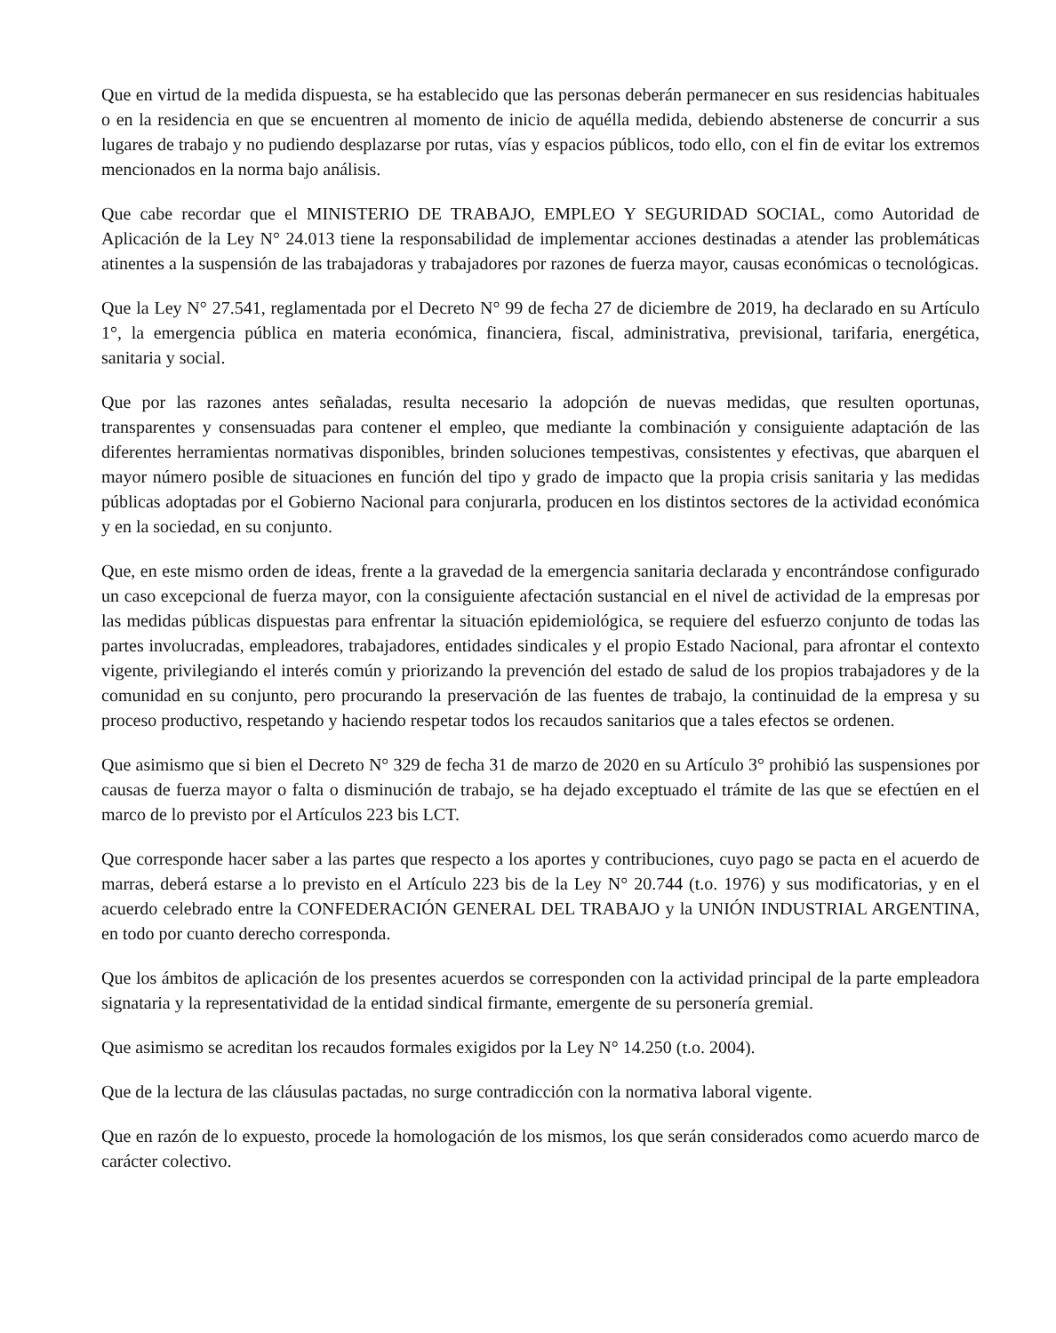Que en virtud de la medida dispuesta, se ha establecido que las personas deberán permanecer en sus residencias habituales o en la residencia en que se encuentren al momento de inicio de aquélla medida, debiendo abstenerse de concurrir a sus lugares de trabajo y no pudiendo desplazarse por rutas, vías y espacios públicos, todo ello, con el fin de evitar los extremos mencionados en la norma bajo análisis.
Que cabe recordar que el MINISTERIO DE TRABAJO, EMPLEO Y SEGURIDAD SOCIAL, como Autoridad de Aplicación de la Ley N° 24.013 tiene la responsabilidad de implementar acciones destinadas a atender las problemáticas atinentes a la suspensión de las trabajadoras y trabajadores por razones de fuerza mayor, causas económicas o tecnológicas.
Que la Ley N° 27.541, reglamentada por el Decreto N° 99 de fecha 27 de diciembre de 2019, ha declarado en su Artículo 1°, la emergencia pública en materia económica, financiera, fiscal, administrativa, previsional, tarifaria, energética, sanitaria y social.
Que por las razones antes señaladas, resulta necesario la adopción de nuevas medidas, que resulten oportunas, transparentes y consensuadas para contener el empleo, que mediante la combinación y consiguiente adaptación de las diferentes herramientas normativas disponibles, brinden soluciones tempestivas, consistentes y efectivas, que abarquen el mayor número posible de situaciones en función del tipo y grado de impacto que la propia crisis sanitaria y las medidas públicas adoptadas por el Gobierno Nacional para conjurarla, producen en los distintos sectores de la actividad económica y en la sociedad, en su conjunto.
Que, en este mismo orden de ideas, frente a la gravedad de la emergencia sanitaria declarada y encontrándose configurado un caso excepcional de fuerza mayor, con la consiguiente afectación sustancial en el nivel de actividad de la empresas por las medidas públicas dispuestas para enfrentar la situación epidemiológica, se requiere del esfuerzo conjunto de todas las partes involucradas, empleadores, trabajadores, entidades sindicales y el propio Estado Nacional, para afrontar el contexto vigente, privilegiando el interés común y priorizando la prevención del estado de salud de los propios trabajadores y de la comunidad en su conjunto, pero procurando la preservación de las fuentes de trabajo, la continuidad de la empresa y su proceso productivo, respetando y haciendo respetar todos los recaudos sanitarios que a tales efectos se ordenen.
Que asimismo que si bien el Decreto N° 329 de fecha 31 de marzo de 2020 en su Artículo 3° prohibió las suspensiones por causas de fuerza mayor o falta o disminución de trabajo, se ha dejado exceptuado el trámite de las que se efectúen en el marco de lo previsto por el Artículos 223 bis LCT.
Que corresponde hacer saber a las partes que respecto a los aportes y contribuciones, cuyo pago se pacta en el acuerdo de marras, deberá estarse a lo previsto en el Artículo 223 bis de la Ley N° 20.744 (t.o. 1976) y sus modificatorias, y en el acuerdo celebrado entre la CONFEDERACIÓN GENERAL DEL TRABAJO y la UNIÓN INDUSTRIAL ARGENTINA, en todo por cuanto derecho corresponda.
Que los ámbitos de aplicación de los presentes acuerdos se corresponden con la actividad principal de la parte empleadora signataria y la representatividad de la entidad sindical firmante, emergente de su personería gremial.
Que asimismo se acreditan los recaudos formales exigidos por la Ley N° 14.250 (t.o. 2004).
Que de la lectura de las cláusulas pactadas, no surge contradicción con la normativa laboral vigente.
Que en razón de lo expuesto, procede la homologación de los mismos, los que serán considerados como acuerdo marco de carácter colectivo.